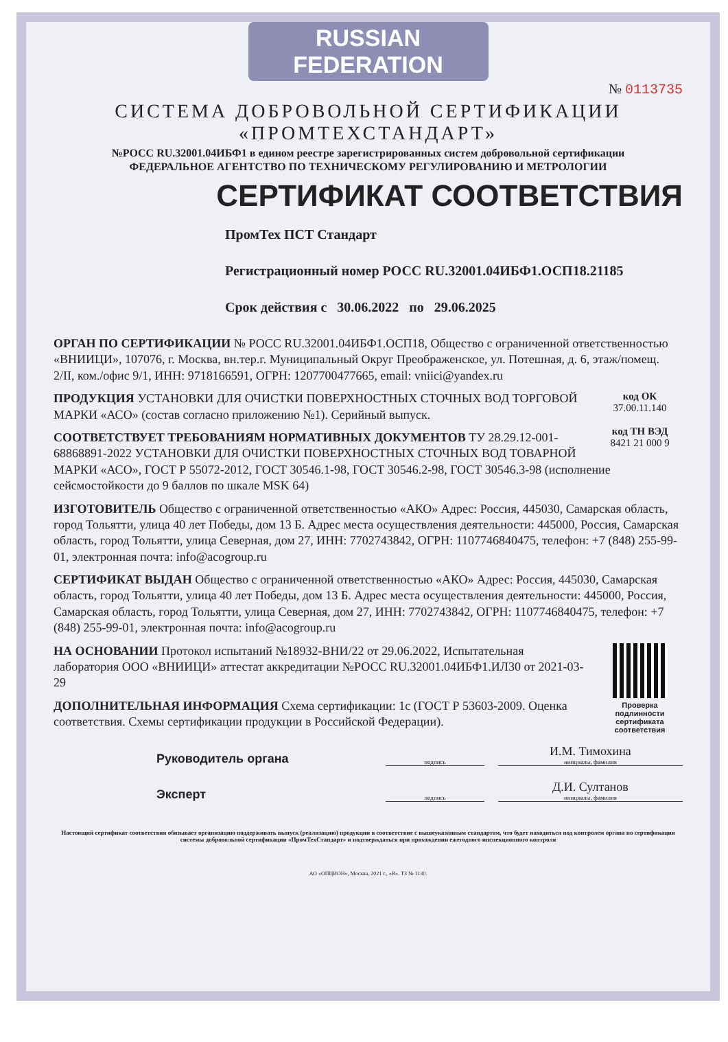RUSSIAN FEDERATION
№ 0113735
СИСТЕМА ДОБРОВОЛЬНОЙ СЕРТИФИКАЦИИ
«ПРОМТЕХСТАНДАРТ»
№РОСС RU.32001.04ИБФ1 в едином реестре зарегистрированных систем добровольной сертификации
ФЕДЕРАЛЬНОЕ АГЕНТСТВО ПО ТЕХНИЧЕСКОМУ РЕГУЛИРОВАНИЮ И МЕТРОЛОГИИ
СЕРТИФИКАТ СООТВЕТСТВИЯ
ПромТех ПСТ Стандарт
Регистрационный номер РОСС RU.32001.04ИБФ1.ОСП18.21185
Срок действия с 30.06.2022 по 29.06.2025
ОРГАН ПО СЕРТИФИКАЦИИ № РОСС RU.32001.04ИБФ1.ОСП18, Общество с ограниченной ответственностью «ВНИИЦИ», 107076, г. Москва, вн.тер.г. Муниципальный Округ Преображенское, ул. Потешная, д. 6, этаж/помещ. 2/II, ком./офис 9/1, ИНН: 9718166591, ОГРН: 1207700477665, email: vniici@yandex.ru
код ОК
37.00.11.140
код ТН ВЭД
8421 21 000 9
ПРОДУКЦИЯ УСТАНОВКИ ДЛЯ ОЧИСТКИ ПОВЕРХНОСТНЫХ СТОЧНЫХ ВОД ТОРГОВОЙ МАРКИ «АСО» (состав согласно приложению №1). Серийный выпуск.
СООТВЕТСТВУЕТ ТРЕБОВАНИЯМ НОРМАТИВНЫХ ДОКУМЕНТОВ ТУ 28.29.12-001-68868891-2022 УСТАНОВКИ ДЛЯ ОЧИСТКИ ПОВЕРХНОСТНЫХ СТОЧНЫХ ВОД ТОВАРНОЙ МАРКИ «АСО», ГОСТ Р 55072-2012, ГОСТ 30546.1-98, ГОСТ 30546.2-98, ГОСТ 30546.3-98 (исполнение сейсмостойкости до 9 баллов по шкале MSK 64)
ИЗГОТОВИТЕЛЬ Общество с ограниченной ответственностью «АКО» Адрес: Россия, 445030, Самарская область, город Тольятти, улица 40 лет Победы, дом 13 Б. Адрес места осуществления деятельности: 445000, Россия, Самарская область, город Тольятти, улица Северная, дом 27, ИНН: 7702743842, ОГРН: 1107746840475, телефон: +7 (848) 255-99-01, электронная почта: info@acogroup.ru
СЕРТИФИКАТ ВЫДАН Общество с ограниченной ответственностью «АКО» Адрес: Россия, 445030, Самарская область, город Тольятти, улица 40 лет Победы, дом 13 Б. Адрес места осуществления деятельности: 445000, Россия, Самарская область, город Тольятти, улица Северная, дом 27, ИНН: 7702743842, ОГРН: 1107746840475, телефон: +7 (848) 255-99-01, электронная почта: info@acogroup.ru
Проверка подлинности сертификата соответствия
НА ОСНОВАНИИ Протокол испытаний №18932-ВНИ/22 от 29.06.2022, Испытательная лаборатория ООО «ВНИИЦИ» аттестат аккредитации №РОСС RU.32001.04ИБФ1.ИЛ30 от 2021-03-29
ДОПОЛНИТЕЛЬНАЯ ИНФОРМАЦИЯ Схема сертификации: 1с (ГОСТ Р 53603-2009. Оценка соответствия. Схемы сертификации продукции в Российской Федерации).
Руководитель органа
подпись
И.М. Тимохина
инициалы, фамилия
Эксперт
подпись
Д.И. Султанов
инициалы, фамилия
Настоящий сертификат соответствия обязывает организацию поддерживать выпуск (реализацию) продукции в соответствие с вышеуказанным стандартом, что будет находиться под контролем органа по сертификации системы добровольной сертификации «ПромТехСтандарт» и подтверждаться при прохождении ежегодного инспекционного контроля
АО «ОПЦИОН», Москва, 2021 г., «В». ТЗ № 1130.